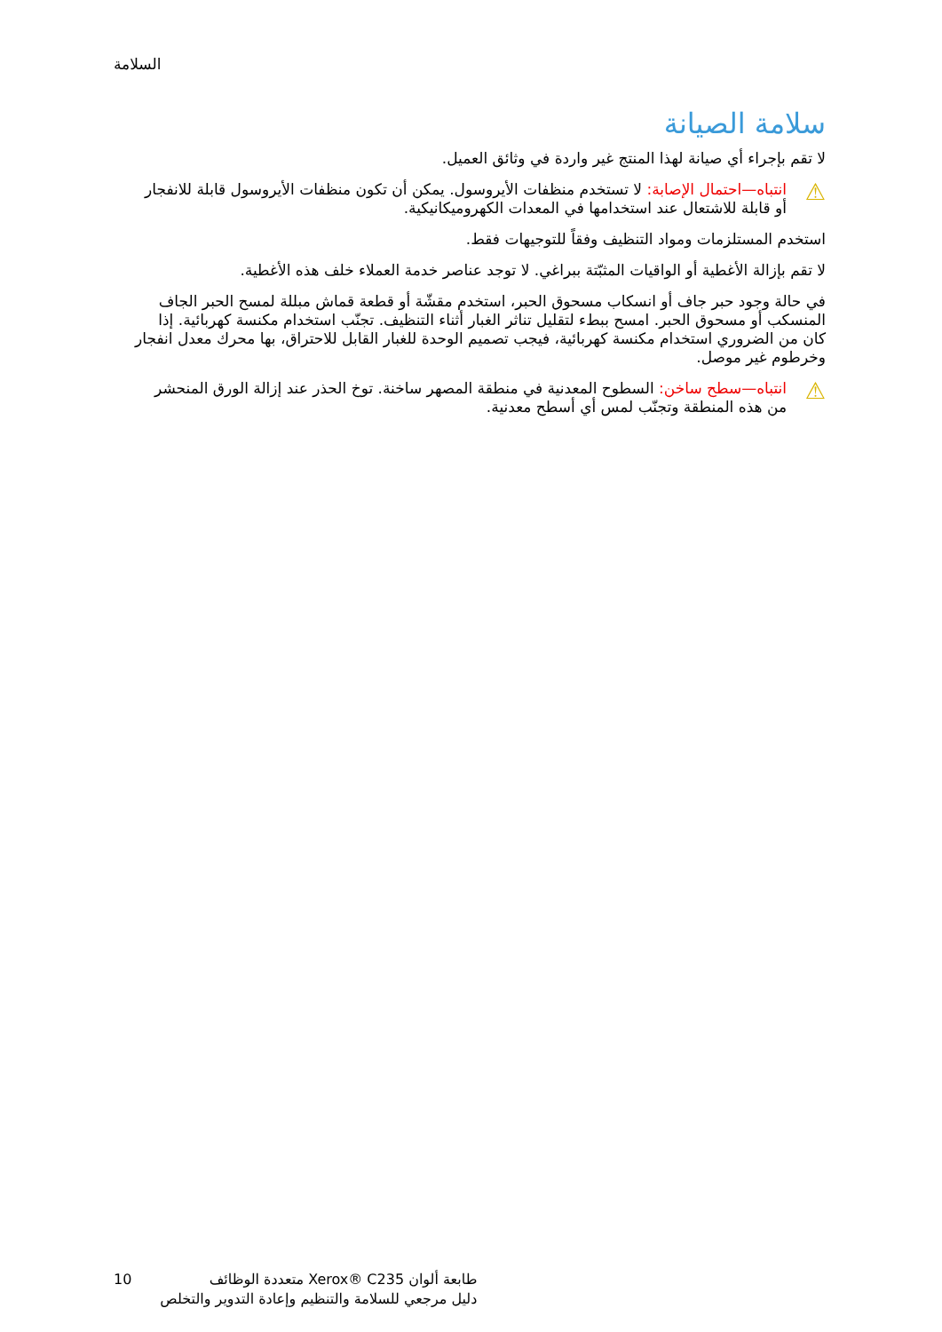السلامة
سلامة الصيانة
لا تقم بإجراء أي صيانة لهذا المنتج غير واردة في وثائق العميل.
⚠
انتباه—احتمال الإصابة: لا تستخدم منظفات الأيروسول. يمكن أن تكون منظفات الأيروسول قابلة للانفجار أو قابلة للاشتعال عند استخدامها في المعدات الكهروميكانيكية.
استخدم المستلزمات ومواد التنظيف وفقاً للتوجيهات فقط.
لا تقم بإزالة الأغطية أو الواقيات المثبّتة ببراغي. لا توجد عناصر خدمة العملاء خلف هذه الأغطية.
في حالة وجود حبر جاف أو انسكاب مسحوق الحبر، استخدم مقشّة أو قطعة قماش مبللة لمسح الحبر الجاف المنسكب أو مسحوق الحبر. امسح ببطء لتقليل تناثر الغبار أثناء التنظيف. تجنّب استخدام مكنسة كهربائية. إذا كان من الضروري استخدام مكنسة كهربائية، فيجب تصميم الوحدة للغبار القابل للاحتراق، بها محرك معدل انفجار وخرطوم غير موصل.
⚠
انتباه—سطح ساخن: السطوح المعدنية في منطقة المصهر ساخنة. توخ الحذر عند إزالة الورق المنحشر من هذه المنطقة وتجنّب لمس أي أسطح معدنية.
10 طابعة ألوان ‎Xerox® C235‎ متعددة الوظائف
دليل مرجعي للسلامة والتنظيم وإعادة التدوير والتخلص